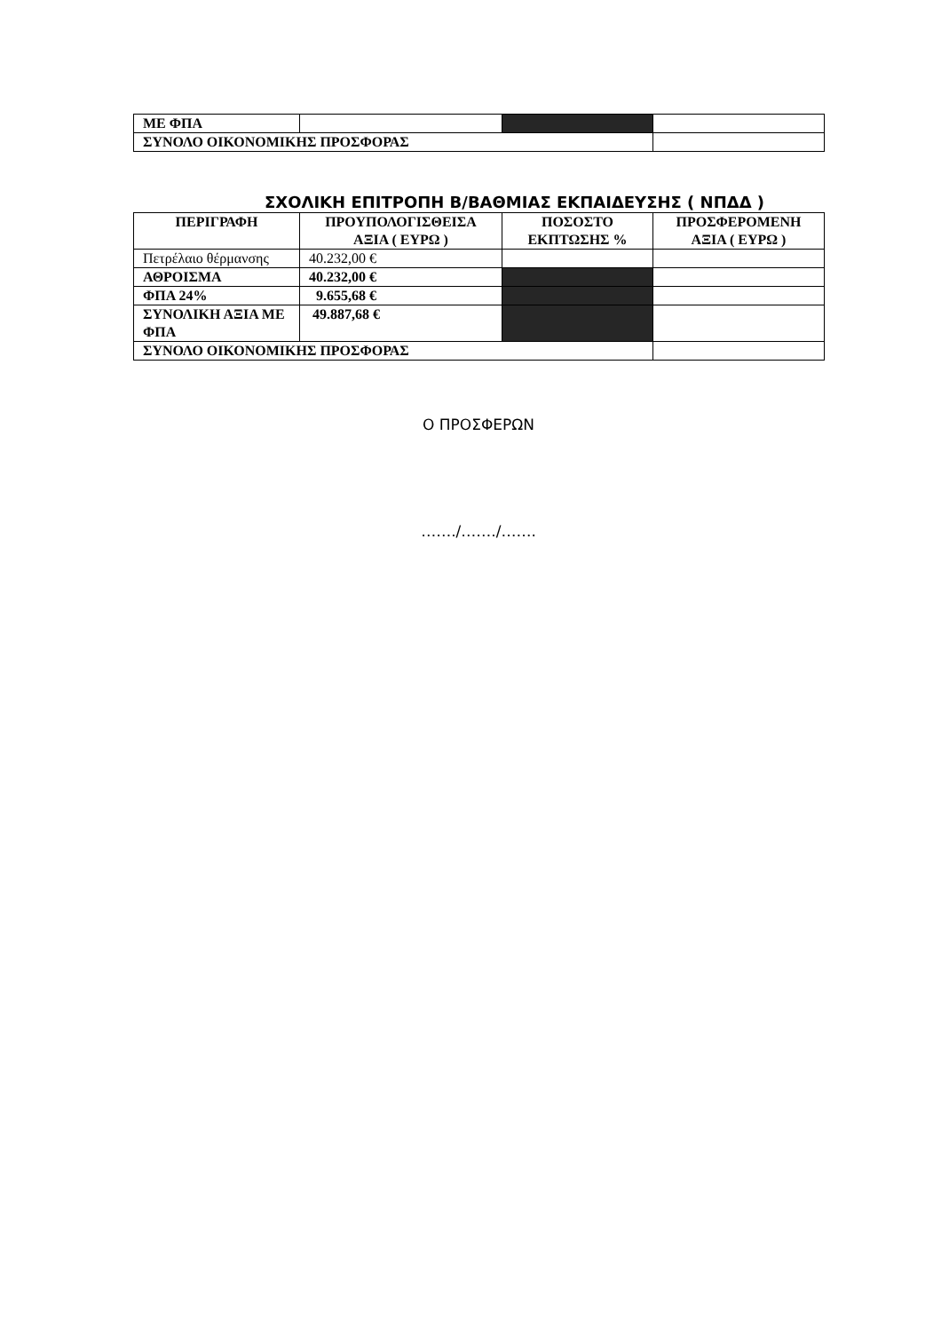| ΜΕ ΦΠΑ | | | |
| ΣΥΝΟΛΟ ΟΙΚΟΝΟΜΙΚΗΣ ΠΡΟΣΦΟΡΑΣ | | | |
ΣΧΟΛΙΚΗ ΕΠΙΤΡΟΠΗ Β/ΒΑΘΜΙΑΣ ΕΚΠΑΙΔΕΥΣΗΣ ( ΝΠΔΔ )
| ΠΕΡΙΓΡΑΦΗ | ΠΡΟΥΠΟΛΟΓΙΣΘΕΙΣΑ ΑΞΙΑ ( ΕΥΡΩ ) | ΠΟΣΟΣΤΟ ΕΚΠΤΩΣΗΣ % | ΠΡΟΣΦΕΡΟΜΕΝΗ ΑΞΙΑ ( ΕΥΡΩ ) |
| --- | --- | --- | --- |
| Πετρέλαιο θέρμανσης | 40.232,00 € | | |
| ΑΘΡΟΙΣΜΑ | 40.232,00 € | | |
| ΦΠΑ 24% | 9.655,68 € | | |
| ΣΥΝΟΛΙΚΗ ΑΞΙΑ ΜΕ ΦΠΑ | 49.887,68 € | | |
| ΣΥΝΟΛΟ ΟΙΚΟΝΟΜΙΚΗΣ ΠΡΟΣΦΟΡΑΣ | | | |
Ο ΠΡΟΣΦΕΡΩΝ
……./……./…….